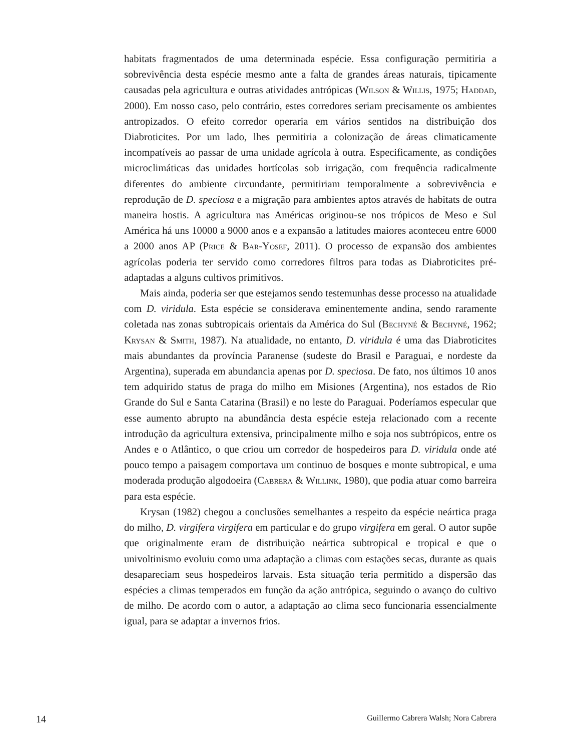habitats fragmentados de uma determinada espécie. Essa configuração permitiria a sobrevivência desta espécie mesmo ante a falta de grandes áreas naturais, tipicamente causadas pela agricultura e outras atividades antrópicas (Wilson & Willis, 1975; Haddad, 2000). Em nosso caso, pelo contrário, estes corredores seriam precisamente os ambientes antropizados. O efeito corredor operaria em vários sentidos na distribuição dos Diabroticites. Por um lado, lhes permitiria a colonização de áreas climaticamente incompatíveis ao passar de uma unidade agrícola à outra. Especificamente, as condições microclimáticas das unidades hortícolas sob irrigação, com frequência radicalmente diferentes do ambiente circundante, permitiriam temporalmente a sobrevivência e reprodução de D. speciosa e a migração para ambientes aptos através de habitats de outra maneira hostis. A agricultura nas Américas originou-se nos trópicos de Meso e Sul América há uns 10000 a 9000 anos e a expansão a latitudes maiores aconteceu entre 6000 a 2000 anos AP (Price & Bar-Yosef, 2011). O processo de expansão dos ambientes agrícolas poderia ter servido como corredores filtros para todas as Diabroticites pré-adaptadas a alguns cultivos primitivos.
Mais ainda, poderia ser que estejamos sendo testemunhas desse processo na atualidade com D. viridula. Esta espécie se considerava eminentemente andina, sendo raramente coletada nas zonas subtropicais orientais da América do Sul (Bechyné & Bechyné, 1962; Krysan & Smith, 1987). Na atualidade, no entanto, D. viridula é uma das Diabroticites mais abundantes da província Paranense (sudeste do Brasil e Paraguai, e nordeste da Argentina), superada em abundancia apenas por D. speciosa. De fato, nos últimos 10 anos tem adquirido status de praga do milho em Misiones (Argentina), nos estados de Rio Grande do Sul e Santa Catarina (Brasil) e no leste do Paraguai. Poderíamos especular que esse aumento abrupto na abundância desta espécie esteja relacionado com a recente introdução da agricultura extensiva, principalmente milho e soja nos subtrópicos, entre os Andes e o Atlântico, o que criou um corredor de hospedeiros para D. viridula onde até pouco tempo a paisagem comportava um continuo de bosques e monte subtropical, e uma moderada produção algodoeira (Cabrera & Willink, 1980), que podia atuar como barreira para esta espécie.
Krysan (1982) chegou a conclusões semelhantes a respeito da espécie neártica praga do milho, D. virgifera virgifera em particular e do grupo virgifera em geral. O autor supõe que originalmente eram de distribuição neártica subtropical e tropical e que o univoltinismo evoluiu como uma adaptação a climas com estações secas, durante as quais desapareciam seus hospedeiros larvais. Esta situação teria permitido a dispersão das espécies a climas temperados em função da ação antrópica, seguindo o avanço do cultivo de milho. De acordo com o autor, a adaptação ao clima seco funcionaria essencialmente igual, para se adaptar a invernos frios.
14 Guillermo Cabrera Walsh; Nora Cabrera